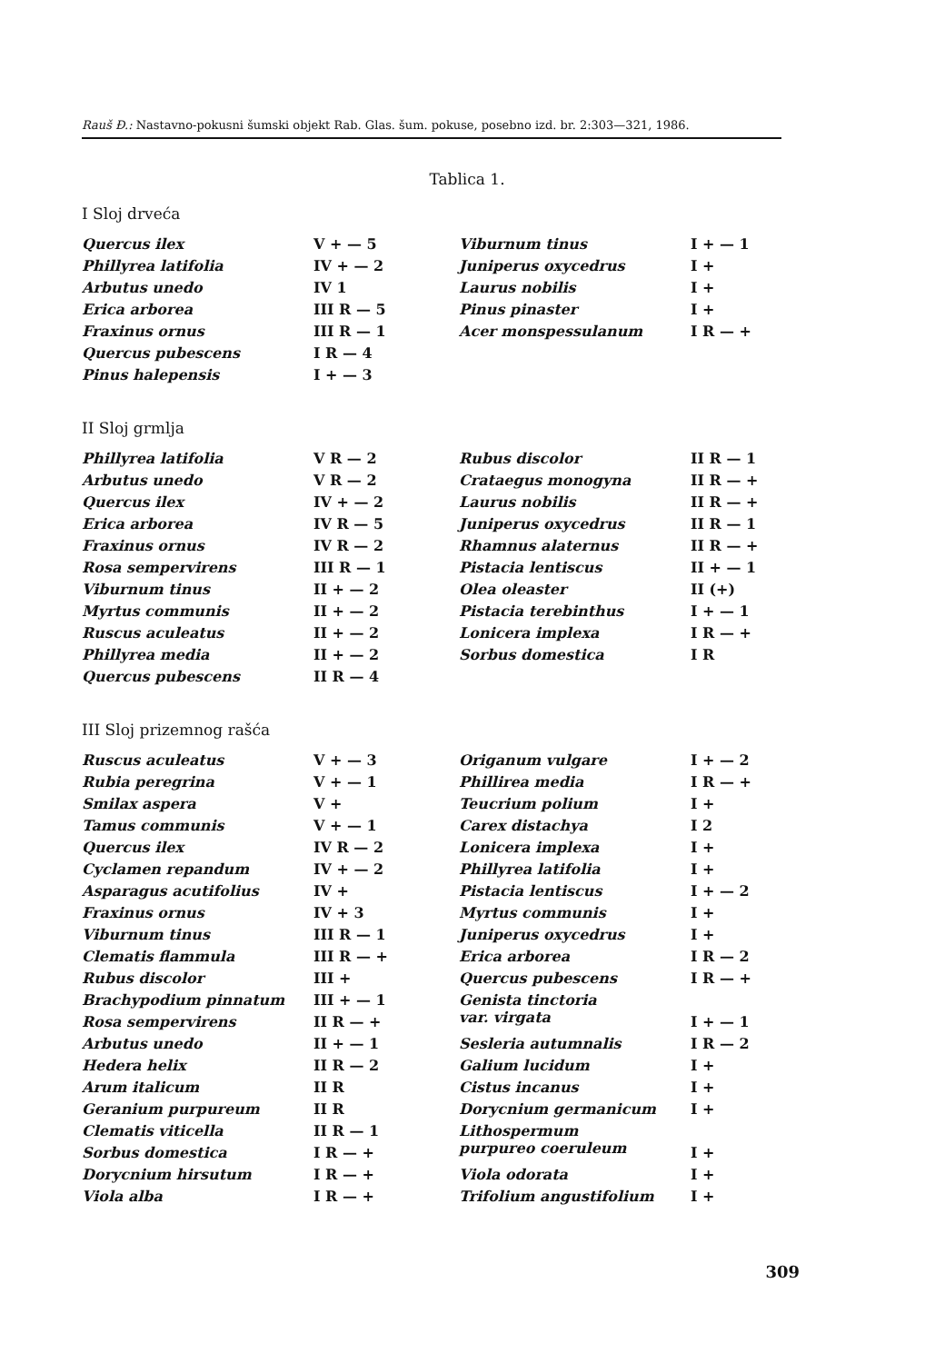Rauš Đ.: Nastavno-pokusni šumski objekt Rab. Glas. šum. pokuse, posebno izd. br. 2:303—321, 1986.
Tablica 1.
I Sloj drveća
| Quercus ilex | V + — 5 | Viburnum tinus | I + — 1 |
| Phillyrea latifolia | IV + — 2 | Juniperus oxycedrus | I + |
| Arbutus unedo | IV 1 | Laurus nobilis | I + |
| Erica arborea | III R — 5 | Pinus pinaster | I + |
| Fraxinus ornus | III R — 1 | Acer monspessulanum | I R — + |
| Quercus pubescens | I R — 4 | | |
| Pinus halepensis | I + — 3 | | |
II Sloj grmlja
| Phillyrea latifolia | V R — 2 | Rubus discolor | II R — 1 |
| Arbutus unedo | V R — 2 | Crataegus monogyna | II R — + |
| Quercus ilex | IV + — 2 | Laurus nobilis | II R — + |
| Erica arborea | IV R — 5 | Juniperus oxycedrus | II R — 1 |
| Fraxinus ornus | IV R — 2 | Rhamnus alaternus | II R — + |
| Rosa sempervirens | III R — 1 | Pistacia lentiscus | II + — 1 |
| Viburnum tinus | II + — 2 | Olea oleaster | II (+) |
| Myrtus communis | II + — 2 | Pistacia terebinthus | I + — 1 |
| Ruscus aculeatus | II + — 2 | Lonicera implexa | I R — + |
| Phillyrea media | II + — 2 | Sorbus domestica | I R |
| Quercus pubescens | II R — 4 | | |
III Sloj prizemnog rašća
| Ruscus aculeatus | V + — 3 | Origanum vulgare | I + — 2 |
| Rubia peregrina | V + — 1 | Phillirea media | I R — + |
| Smilax aspera | V + | Teucrium polium | I + |
| Tamus communis | V + — 1 | Carex distachya | I 2 |
| Quercus ilex | IV R — 2 | Lonicera implexa | I + |
| Cyclamen repandum | IV + — 2 | Phillyrea latifolia | I + |
| Asparagus acutifolius | IV + | Pistacia lentiscus | I + — 2 |
| Fraxinus ornus | IV + 3 | Myrtus communis | I + |
| Viburnum tinus | III R — 1 | Juniperus oxycedrus | I + |
| Clematis flammula | III R — + | Erica arborea | I R — 2 |
| Rubus discolor | III + | Quercus pubescens | I R — + |
| Brachypodium pinnatum | III + — 1 | Genista tinctoria var. virgata | |
| Rosa sempervirens | II R — + | | I + — 1 |
| Arbutus unedo | II + — 1 | Sesleria autumnalis | I R — 2 |
| Hedera helix | II R — 2 | Galium lucidum | I + |
| Arum italicum | II R | Cistus incanus | I + |
| Geranium purpureum | II R | Dorycnium germanicum | I + |
| Clematis viticella | II R — 1 | Lithospermum purpureo coeruleum | |
| Sorbus domestica | I R — + | | I + |
| Dorycnium hirsutum | I R — + | Viola odorata | I + |
| Viola alba | I R — + | Trifolium angustifolium | I + |
309